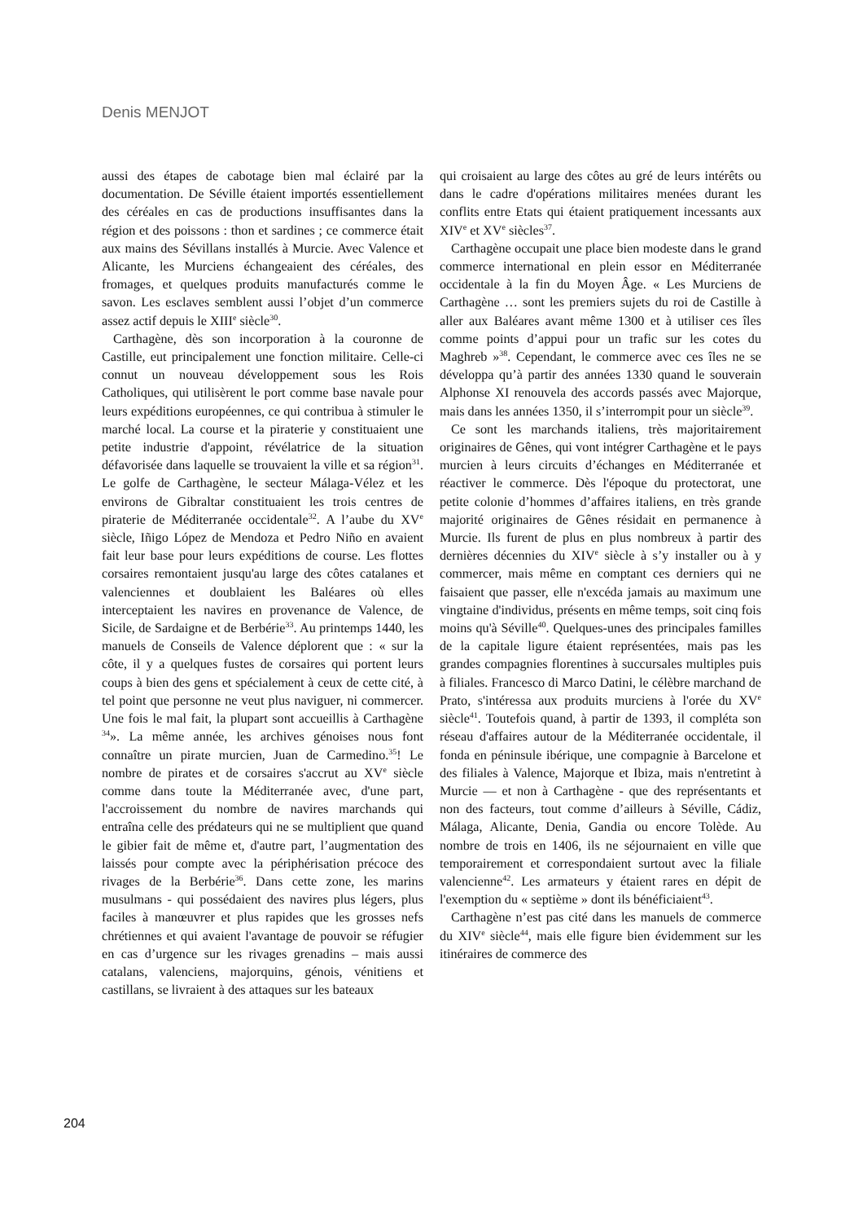Denis MENJOT
aussi des étapes de cabotage bien mal éclairé par la documentation. De Séville étaient importés essentiellement des céréales en cas de productions insuffisantes dans la région et des poissons : thon et sardines ; ce commerce était aux mains des Sévillans installés à Murcie. Avec Valence et Alicante, les Murciens échangeaient des céréales, des fromages, et quelques produits manufacturés comme le savon. Les esclaves semblent aussi l’objet d’un commerce assez actif depuis le XIII<sup>e</sup> siècle<sup>30</sup>.
Carthagène, dès son incorporation à la couronne de Castille, eut principalement une fonction militaire. Celle-ci connut un nouveau développement sous les Rois Catholiques, qui utilisèrent le port comme base navale pour leurs expéditions européennes, ce qui contribua à stimuler le marché local. La course et la piraterie y constituaient une petite industrie d'appoint, révélatrice de la situation défavorisée dans laquelle se trouvaient la ville et sa région<sup>31</sup>. Le golfe de Carthagène, le secteur Málaga-Vélez et les environs de Gibraltar constituaient les trois centres de piraterie de Méditerranée occidentale<sup>32</sup>. A l’aube du XV<sup>e</sup> siècle, Iñigo López de Mendoza et Pedro Niño en avaient fait leur base pour leurs expéditions de course. Les flottes corsaires remontaient jusqu'au large des côtes catalanes et valenciennes et doublaient les Baléares où elles interceptaient les navires en provenance de Valence, de Sicile, de Sardaigne et de Berbérie<sup>33</sup>. Au printemps 1440, les manuels de Conseils de Valence déplorent que : « sur la côte, il y a quelques fustes de corsaires qui portent leurs coups à bien des gens et spécialement à ceux de cette cité, à tel point que personne ne veut plus naviguer, ni commercer. Une fois le mal fait, la plupart sont accueillis à Carthagène <sup>34</sup>». La même année, les archives génoises nous font connaître un pirate murcien, Juan de Carmedino.<sup>35</sup>! Le nombre de pirates et de corsaires s'accrut au XV<sup>e</sup> siècle comme dans toute la Méditerranée avec, d'une part, l'accroissement du nombre de navires marchands qui entraîna celle des prédateurs qui ne se multiplient que quand le gibier fait de même et, d'autre part, l’augmentation des laissés pour compte avec la périphérisation précoce des rivages de la Berbérie<sup>36</sup>. Dans cette zone, les marins musulmans - qui possédaient des navires plus légers, plus faciles à manœuvrer et plus rapides que les grosses nefs chrétiennes et qui avaient l'avantage de pouvoir se réfugier en cas d’urgence sur les rivages grenadins – mais aussi catalans, valenciens, majorquins, génois, vénitiens et castillans, se livraient à des attaques sur les bateaux
qui croisaient au large des côtes au gré de leurs intérêts ou dans le cadre d'opérations militaires menées durant les conflits entre Etats qui étaient pratiquement incessants aux XIV<sup>e</sup> et XV<sup>e</sup> siècles<sup>37</sup>.
Carthagène occupait une place bien modeste dans le grand commerce international en plein essor en Méditerranée occidentale à la fin du Moyen Âge. « Les Murciens de Carthagène … sont les premiers sujets du roi de Castille à aller aux Baléares avant même 1300 et à utiliser ces îles comme points d’appui pour un trafic sur les cotes du Maghreb »<sup>38</sup>. Cependant, le commerce avec ces îles ne se développa qu’à partir des années 1330 quand le souverain Alphonse XI renouvela des accords passés avec Majorque, mais dans les années 1350, il s’interrompit pour un siècle<sup>39</sup>.
Ce sont les marchands italiens, très majoritairement originaires de Gênes, qui vont intégrer Carthagène et le pays murcien à leurs circuits d’échanges en Méditerranée et réactiver le commerce. Dès l'époque du protectorat, une petite colonie d’hommes d’affaires italiens, en très grande majorité originaires de Gênes résidait en permanence à Murcie. Ils furent de plus en plus nombreux à partir des dernières décennies du XIV<sup>e</sup> siècle à s’y installer ou à y commercer, mais même en comptant ces derniers qui ne faisaient que passer, elle n'excéda jamais au maximum une vingtaine d'individus, présents en même temps, soit cinq fois moins qu'à Séville<sup>40</sup>. Quelques-unes des principales familles de la capitale ligure étaient représentées, mais pas les grandes compagnies florentines à succursales multiples puis à filiales. Francesco di Marco Datini, le célèbre marchand de Prato, s'intéressa aux produits murciens à l'orée du XV<sup>e</sup> siècle<sup>41</sup>. Toutefois quand, à partir de 1393, il compléta son réseau d'affaires autour de la Méditerranée occidentale, il fonda en péninsule ibérique, une compagnie à Barcelone et des filiales à Valence, Majorque et Ibiza, mais n'entretint à Murcie — et non à Carthagène - que des représentants et non des facteurs, tout comme d’ailleurs à Séville, Cádiz, Málaga, Alicante, Denia, Gandia ou encore Tolède. Au nombre de trois en 1406, ils ne séjournaient en ville que temporairement et correspondaient surtout avec la filiale valencienne<sup>42</sup>. Les armateurs y étaient rares en dépit de l'exemption du « septième » dont ils bénéficiaient<sup>43</sup>.
Carthagène n’est pas cité dans les manuels de commerce du XIV<sup>e</sup> siècle<sup>44</sup>, mais elle figure bien évidemment sur les itinéraires de commerce des
204